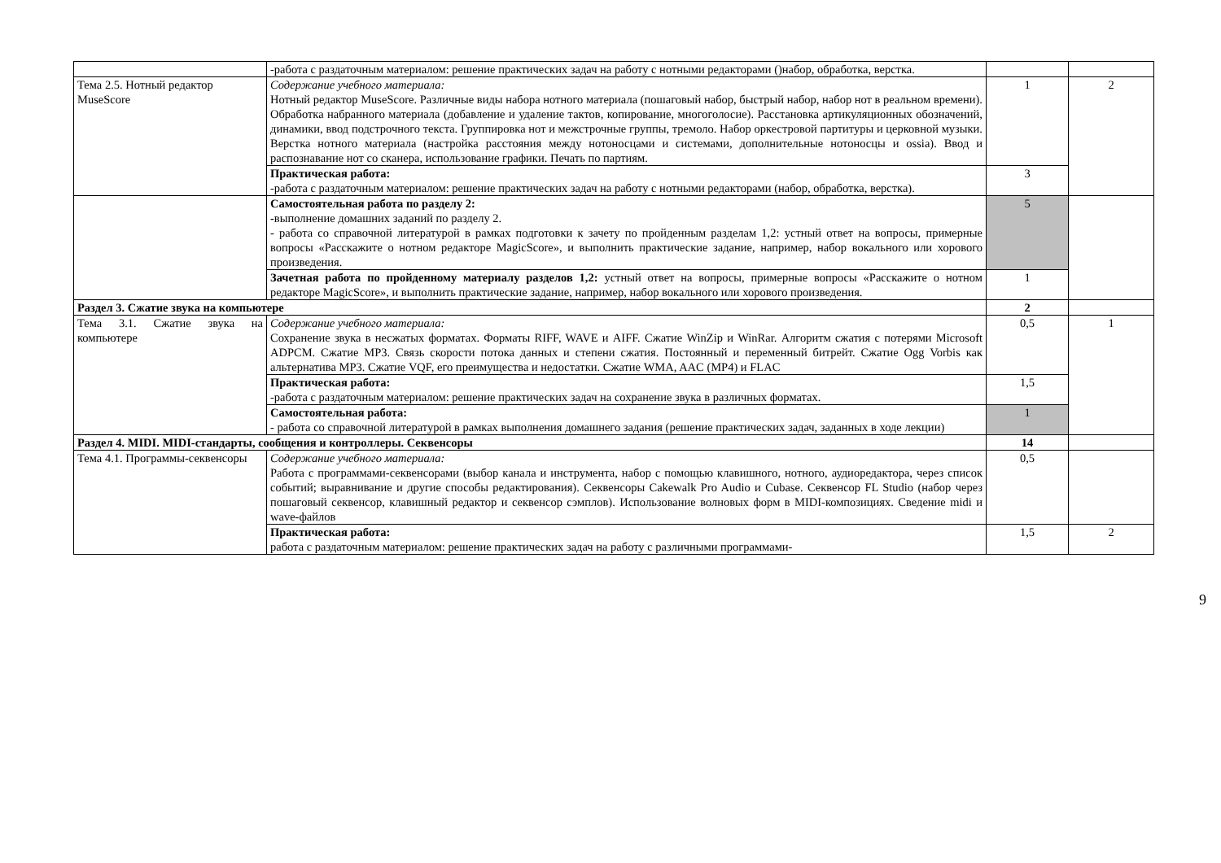| | -работа с раздаточным материалом: решение практических задач на работу с нотными редакторами ()набор, обработка, верстка. | | |
| Тема 2.5. Нотный редактор MuseScore | Содержание учебного материала: Нотный редактор MuseScore. Различные виды набора нотного материала (пошаговый набор, быстрый набор, набор нот в реальном времени). Обработка набранного материала (добавление и удаление тактов, копирование, многоголосие). Расстановка артикуляционных обозначений, динамики, ввод подстрочного текста. Группировка нот и межстрочные группы, тремоло. Набор оркестровой партитуры и церковной музыки. Верстка нотного материала (настройка расстояния между нотоносцами и системами, дополнительные нотоносцы и ossia). Ввод и распознавание нот со сканера, использование графики. Печать по партиям. | 1 | 2 |
| | Практическая работа: -работа с раздаточным материалом: решение практических задач на работу с нотными редакторами (набор, обработка, верстка). | 3 | |
| | Самостоятельная работа по разделу 2: - выполнение домашних заданий по разделу 2. - работа со справочной литературой в рамках подготовки к зачету по пройденным разделам 1,2: устный ответ на вопросы, примерные вопросы «Расскажите о нотном редакторе MagicScore», и выполнить практические задание, например, набор вокального или хорового произведения. | 5 | |
| | Зачетная работа по пройденному материалу разделов 1,2: устный ответ на вопросы, примерные вопросы «Расскажите о нотном редакторе MagicScore», и выполнить практические задание, например, набор вокального или хорового произведения. | 1 | |
| Раздел 3. Сжатие звука на компьютере | | 2 | |
| Тема 3.1. Сжатие звука на компьютере | Содержание учебного материала: Сохранение звука в несжатых форматах. Форматы RIFF, WAVE и AIFF. Сжатие WinZip и WinRar. Алгоритм сжатия с потерями Microsoft ADPCM. Сжатие MP3. Связь скорости потока данных и степени сжатия. Постоянный и переменный битрейт. Сжатие Ogg Vorbis как альтернатива MP3. Сжатие VQF, его преимущества и недостатки. Сжатие WMA, AAC (MP4) и FLAC | 0,5 | 1 |
| | Практическая работа: -работа с раздаточным материалом: решение практических задач на сохранение звука в различных форматах. | 1,5 | |
| | Самостоятельная работа: - работа со справочной литературой в рамках выполнения домашнего задания (решение практических задач, заданных в ходе лекции) | 1 | |
| Раздел 4. MIDI. MIDI-стандарты, сообщения и контроллеры. Секвенсоры | | 14 | |
| Тема 4.1. Программы-секвенсоры | Содержание учебного материала: Работа с программами-секвенсорами (выбор канала и инструмента, набор с помощью клавишного, нотного, аудиоредактора, через список событий; выравнивание и другие способы редактирования). Секвенсоры Cakewalk Pro Audio и Cubase. Секвенсор FL Studio (набор через пошаговый секвенсор, клавишный редактор и секвенсор сэмплов). Использование волновых форм в MIDI-композициях. Сведение midi и wave-файлов | 0,5 | |
| | Практическая работа: работа с раздаточным материалом: решение практических задач на работу с различными программами- | 1,5 | 2 |
9